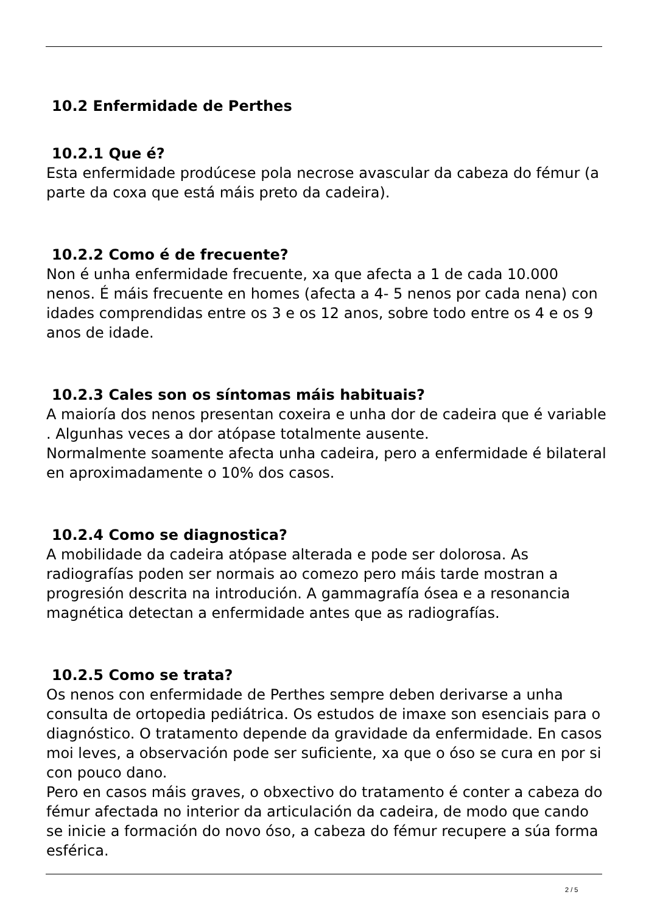10.2 Enfermidade de Perthes
10.2.1 Que é?
Esta enfermidade prodúcese pola necrose avascular da cabeza do fémur (a parte da coxa que está máis preto da cadeira).
10.2.2 Como é de frecuente?
Non é unha enfermidade frecuente, xa que afecta a 1 de cada 10.000 nenos. É máis frecuente en homes (afecta a 4- 5 nenos por cada nena) con idades comprendidas entre os 3 e os 12 anos, sobre todo entre os 4 e os 9 anos de idade.
10.2.3 Cales son os síntomas máis habituais?
A maioría dos nenos presentan coxeira e unha dor de cadeira que é variable . Algunhas veces a dor atópase totalmente ausente.
Normalmente soamente afecta unha cadeira, pero a enfermidade é bilateral en aproximadamente o 10% dos casos.
10.2.4 Como se diagnostica?
A mobilidade da cadeira atópase alterada e pode ser dolorosa. As radiografías poden ser normais ao comezo pero máis tarde mostran a progresión descrita na introdución. A gammagrafía ósea e a resonancia magnética detectan a enfermidade antes que as radiografías.
10.2.5 Como se trata?
Os nenos con enfermidade de Perthes sempre deben derivarse a unha consulta de ortopedia pediátrica. Os estudos de imaxe son esenciais para o diagnóstico. O tratamento depende da gravidade da enfermidade. En casos moi leves, a observación pode ser suficiente, xa que o óso se cura en por si con pouco dano.
Pero en casos máis graves, o obxectivo do tratamento é conter a cabeza do fémur afectada no interior da articulación da cadeira, de modo que cando se inicie a formación do novo óso, a cabeza do fémur recupere a súa forma esférica.
2 / 5